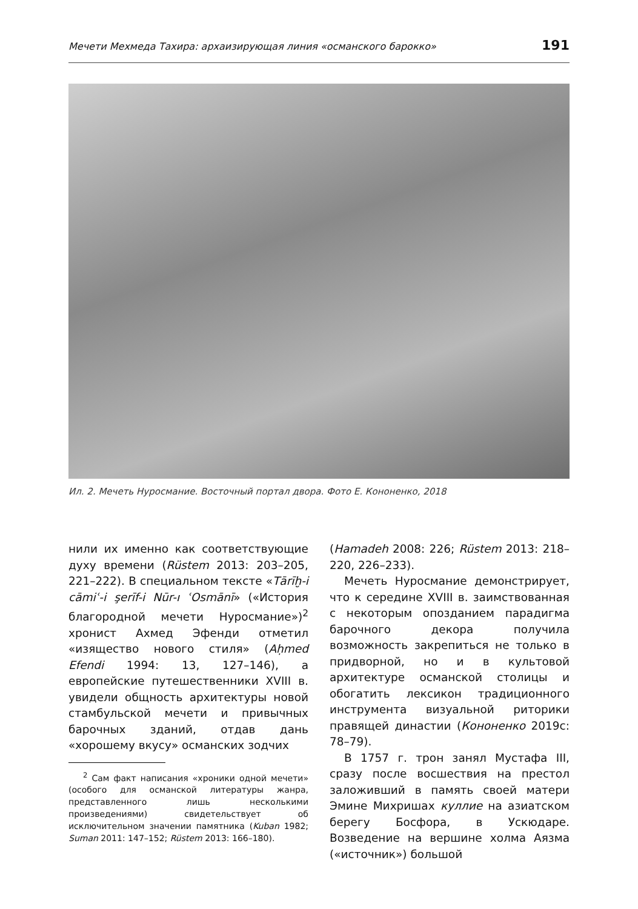Мечети Мехмеда Тахира: архаизирующая линия «османского барокко» 191
Ил. 2. Мечеть Нуросмание. Восточный портал двора. Фото Е. Кононенко, 2018
нили их именно как соответствующие духу времени (Rüstem 2013: 203–205, 221–222). В специальном тексте «Tārīḫ-i cāmiʿ-i şerīf-i Nūr-ı ʿOsmānī» («История благородной мечети Нуросмание»)<sup>2</sup> хронист Ахмед Эфенди отметил «изящество нового стиля» (Aḥmed Efendi 1994: 13, 127–146), а европейские путешественники XVIII в. увидели общность архитектуры новой стамбульской мечети и привычных барочных зданий, отдав дань «хорошему вкусу» османских зодчих
<sup>2</sup> Сам факт написания «хроники одной мечети» (особого для османской литературы жанра, представленного лишь несколькими произведениями) свидетельствует об исключительном значении памятника (Kuban 1982; Suman 2011: 147–152; Rüstem 2013: 166–180).
(Hamadeh 2008: 226; Rüstem 2013: 218–220, 226–233).
Мечеть Нуросмание демонстрирует, что к середине XVIII в. заимствованная с некоторым опозданием парадигма барочного декора получила возможность закрепиться не только в придворной, но и в культовой архитектуре османской столицы и обогатить лексикон традиционного инструмента визуальной риторики правящей династии (Кононенко 2019c: 78–79).
В 1757 г. трон занял Мустафа III, сразу после восшествия на престол заложивший в память своей матери Эмине Михришах куллие на азиатском берегу Босфора, в Ускюдаре. Возведение на вершине холма Аязма («источник») большой